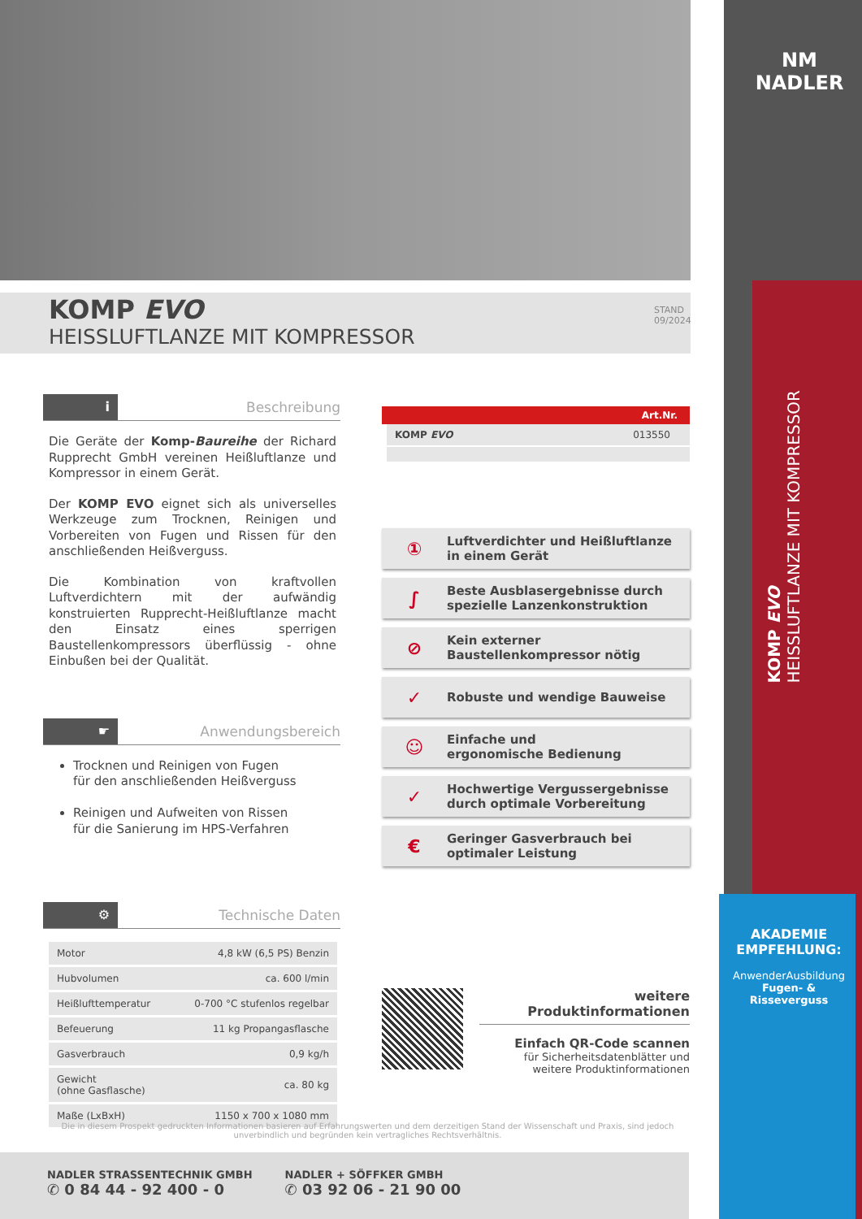KOMP EVO
HEISSLUFTLANZE MIT KOMPRESSOR
STAND 09/2024
NM
NADLER
KOMP EVO
HEISSLUFTLANZE MIT KOMPRESSOR
AKADEMIE EMPFEHLUNG:
AnwenderAusbildung
Fugen- & Risseverguss
i
Beschreibung
Die Geräte der Komp-Baureihe der Richard Rupprecht GmbH vereinen Heißluftlanze und Kompressor in einem Gerät.
Der KOMP EVO eignet sich als universelles Werkzeuge zum Trocknen, Reinigen und Vorbereiten von Fugen und Rissen für den anschließenden Heißverguss.
Die Kombination von kraftvollen Luftverdichtern mit der aufwändig konstruierten Rupprecht-Heißluftlanze macht den Einsatz eines sperrigen Baustellenkompressors überflüssig - ohne Einbußen bei der Qualität.
☛
Anwendungsbereich
Trocknen und Reinigen von Fugen
für den anschließenden Heißverguss
Reinigen und Aufweiten von Rissen
für die Sanierung im HPS-Verfahren
⚙
Technische Daten
| Motor | 4,8 kW (6,5 PS) Benzin |
| Hubvolumen | ca. 600 l/min |
| Heißlufttemperatur | 0-700 °C stufenlos regelbar |
| Befeuerung | 11 kg Propangasflasche |
| Gasverbrauch | 0,9 kg/h |
| Gewicht (ohne Gasflasche) | ca. 80 kg |
| Maße (LxBxH) | 1150 x 700 x 1080 mm |
Art.Nr.
KOMP EVO 013550
① Luftverdichter und Heißluftlanze
in einem Gerät
∫ Beste Ausblasergebnisse durch
spezielle Lanzenkonstruktion
⊘ Kein externer
Baustellenkompressor nötig
✓ Robuste und wendige Bauweise
☺ Einfache und
ergonomische Bedienung
✓ Hochwertige Vergussergebnisse
durch optimale Vorbereitung
€ Geringer Gasverbrauch bei
optimaler Leistung
weitere Produktinformationen
Einfach QR-Code scannen
für Sicherheitsdatenblätter und
weitere Produktinformationen
Die in diesem Prospekt gedruckten Informationen basieren auf Erfahrungswerten und dem derzeitigen Stand der Wissenschaft und Praxis, sind jedoch unverbindlich und begründen kein vertragliches Rechtsverhältnis.
NADLER STRASSENTECHNIK GMBH
✆ 0 84 44 - 92 400 - 0
NADLER + SÖFFKER GMBH
✆ 03 92 06 - 21 90 00